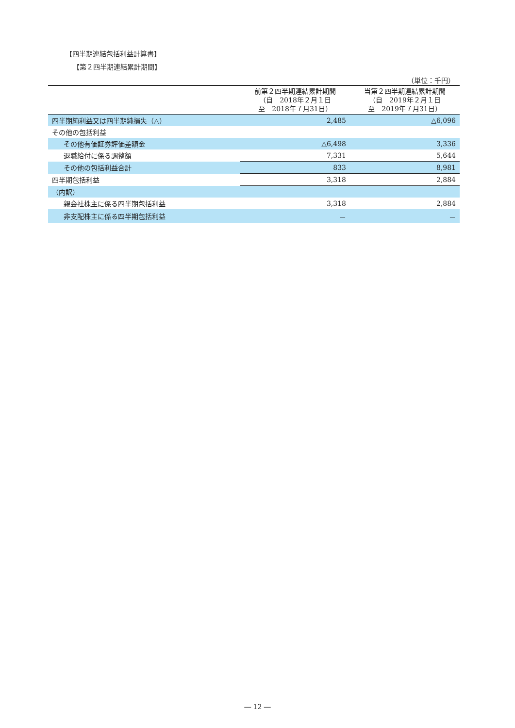【四半期連結包括利益計算書】
【第２四半期連結累計期間】
（単位：千円）
| | 前第２四半期連結累計期間 （自 2018年２月１日 至 2018年７月31日） | 当第２四半期連結累計期間 （自 2019年２月１日 至 2019年７月31日） |
| --- | --- | --- |
| 四半期純利益又は四半期純損失（△） | 2,485 | △6,096 |
| その他の包括利益 | | |
| その他有価証券評価差額金 | △6,498 | 3,336 |
| 退職給付に係る調整額 | 7,331 | 5,644 |
| その他の包括利益合計 | 833 | 8,981 |
| 四半期包括利益 | 3,318 | 2,884 |
| （内訳） | | |
| 親会社株主に係る四半期包括利益 | 3,318 | 2,884 |
| 非支配株主に係る四半期包括利益 | － | － |
― 12 ―